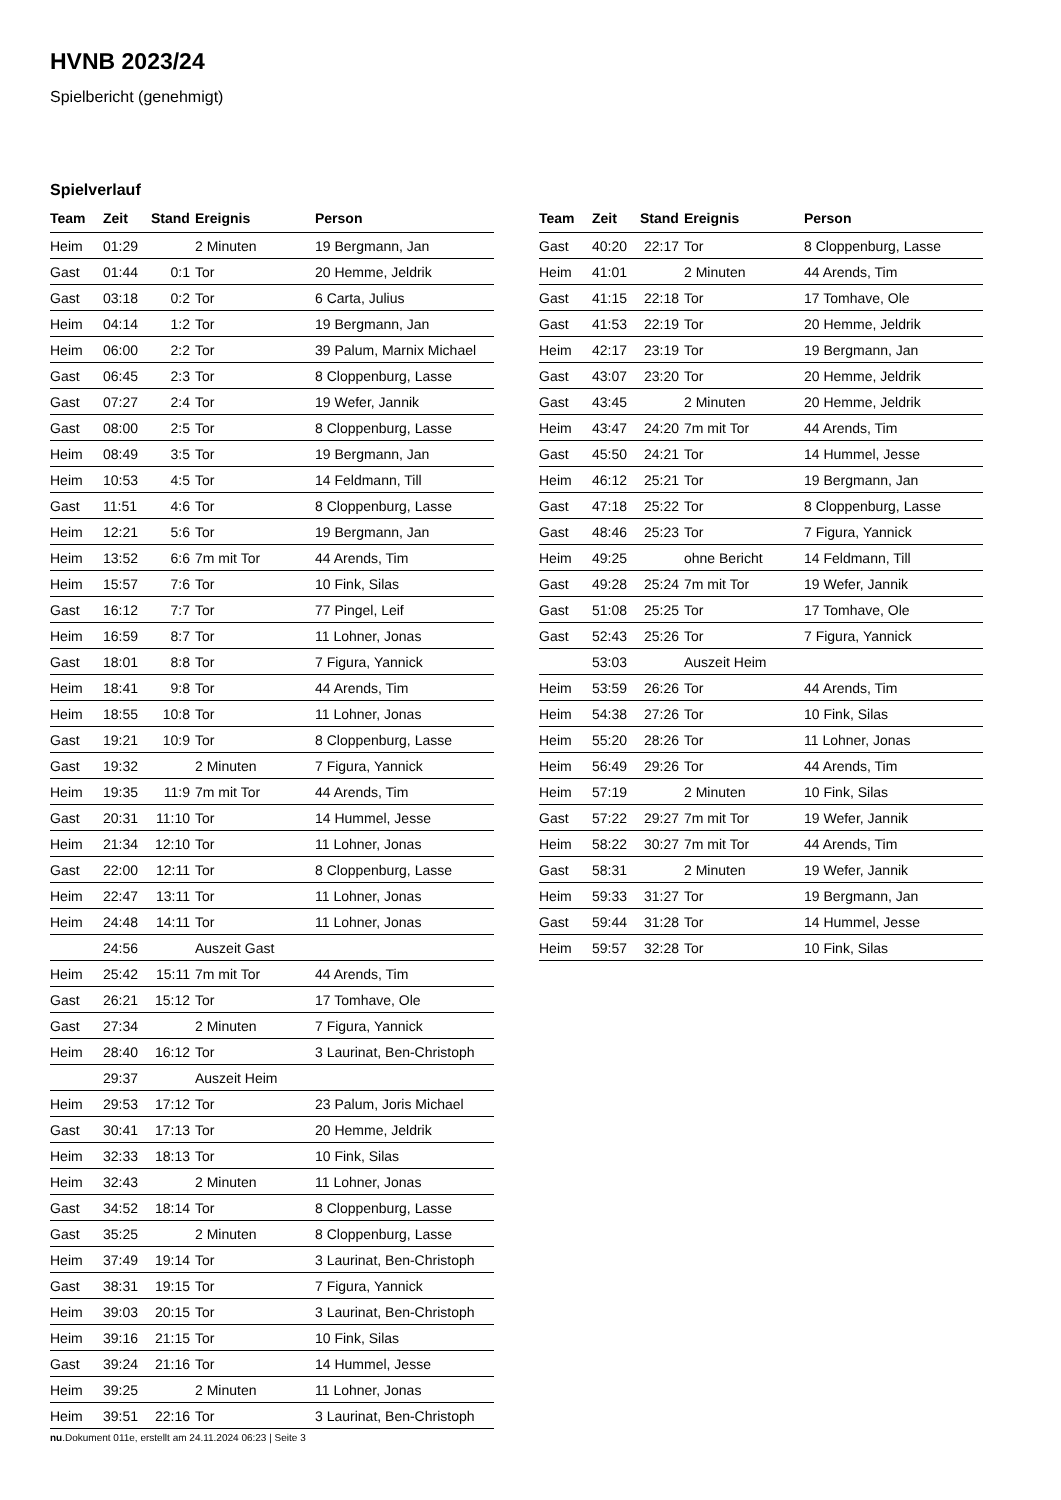HVNB 2023/24
Spielbericht (genehmigt)
Spielverlauf
| Team | Zeit | Stand | Ereignis | Person |
| --- | --- | --- | --- | --- |
| Heim | 01:29 | | 2 Minuten | 19 Bergmann, Jan |
| Gast | 01:44 | 0:1 | Tor | 20 Hemme, Jeldrik |
| Gast | 03:18 | 0:2 | Tor | 6 Carta, Julius |
| Heim | 04:14 | 1:2 | Tor | 19 Bergmann, Jan |
| Heim | 06:00 | 2:2 | Tor | 39 Palum, Marnix Michael |
| Gast | 06:45 | 2:3 | Tor | 8 Cloppenburg, Lasse |
| Gast | 07:27 | 2:4 | Tor | 19 Wefer, Jannik |
| Gast | 08:00 | 2:5 | Tor | 8 Cloppenburg, Lasse |
| Heim | 08:49 | 3:5 | Tor | 19 Bergmann, Jan |
| Heim | 10:53 | 4:5 | Tor | 14 Feldmann, Till |
| Gast | 11:51 | 4:6 | Tor | 8 Cloppenburg, Lasse |
| Heim | 12:21 | 5:6 | Tor | 19 Bergmann, Jan |
| Heim | 13:52 | 6:6 | 7m mit Tor | 44 Arends, Tim |
| Heim | 15:57 | 7:6 | Tor | 10 Fink, Silas |
| Gast | 16:12 | 7:7 | Tor | 77 Pingel, Leif |
| Heim | 16:59 | 8:7 | Tor | 11 Lohner, Jonas |
| Gast | 18:01 | 8:8 | Tor | 7 Figura, Yannick |
| Heim | 18:41 | 9:8 | Tor | 44 Arends, Tim |
| Heim | 18:55 | 10:8 | Tor | 11 Lohner, Jonas |
| Gast | 19:21 | 10:9 | Tor | 8 Cloppenburg, Lasse |
| Gast | 19:32 | | 2 Minuten | 7 Figura, Yannick |
| Heim | 19:35 | 11:9 | 7m mit Tor | 44 Arends, Tim |
| Gast | 20:31 | 11:10 | Tor | 14 Hummel, Jesse |
| Heim | 21:34 | 12:10 | Tor | 11 Lohner, Jonas |
| Gast | 22:00 | 12:11 | Tor | 8 Cloppenburg, Lasse |
| Heim | 22:47 | 13:11 | Tor | 11 Lohner, Jonas |
| Heim | 24:48 | 14:11 | Tor | 11 Lohner, Jonas |
| | 24:56 | | Auszeit Gast | |
| Heim | 25:42 | 15:11 | 7m mit Tor | 44 Arends, Tim |
| Gast | 26:21 | 15:12 | Tor | 17 Tomhave, Ole |
| Gast | 27:34 | | 2 Minuten | 7 Figura, Yannick |
| Heim | 28:40 | 16:12 | Tor | 3 Laurinat, Ben-Christoph |
| | 29:37 | | Auszeit Heim | |
| Heim | 29:53 | 17:12 | Tor | 23 Palum, Joris Michael |
| Gast | 30:41 | 17:13 | Tor | 20 Hemme, Jeldrik |
| Heim | 32:33 | 18:13 | Tor | 10 Fink, Silas |
| Heim | 32:43 | | 2 Minuten | 11 Lohner, Jonas |
| Gast | 34:52 | 18:14 | Tor | 8 Cloppenburg, Lasse |
| Gast | 35:25 | | 2 Minuten | 8 Cloppenburg, Lasse |
| Heim | 37:49 | 19:14 | Tor | 3 Laurinat, Ben-Christoph |
| Gast | 38:31 | 19:15 | Tor | 7 Figura, Yannick |
| Heim | 39:03 | 20:15 | Tor | 3 Laurinat, Ben-Christoph |
| Heim | 39:16 | 21:15 | Tor | 10 Fink, Silas |
| Gast | 39:24 | 21:16 | Tor | 14 Hummel, Jesse |
| Heim | 39:25 | | 2 Minuten | 11 Lohner, Jonas |
| Heim | 39:51 | 22:16 | Tor | 3 Laurinat, Ben-Christoph |
| Team | Zeit | Stand | Ereignis | Person |
| --- | --- | --- | --- | --- |
| Gast | 40:20 | 22:17 | Tor | 8 Cloppenburg, Lasse |
| Heim | 41:01 | | 2 Minuten | 44 Arends, Tim |
| Gast | 41:15 | 22:18 | Tor | 17 Tomhave, Ole |
| Gast | 41:53 | 22:19 | Tor | 20 Hemme, Jeldrik |
| Heim | 42:17 | 23:19 | Tor | 19 Bergmann, Jan |
| Gast | 43:07 | 23:20 | Tor | 20 Hemme, Jeldrik |
| Gast | 43:45 | | 2 Minuten | 20 Hemme, Jeldrik |
| Heim | 43:47 | 24:20 | 7m mit Tor | 44 Arends, Tim |
| Gast | 45:50 | 24:21 | Tor | 14 Hummel, Jesse |
| Heim | 46:12 | 25:21 | Tor | 19 Bergmann, Jan |
| Gast | 47:18 | 25:22 | Tor | 8 Cloppenburg, Lasse |
| Gast | 48:46 | 25:23 | Tor | 7 Figura, Yannick |
| Heim | 49:25 | | ohne Bericht | 14 Feldmann, Till |
| Gast | 49:28 | 25:24 | 7m mit Tor | 19 Wefer, Jannik |
| Gast | 51:08 | 25:25 | Tor | 17 Tomhave, Ole |
| Gast | 52:43 | 25:26 | Tor | 7 Figura, Yannick |
| | 53:03 | | Auszeit Heim | |
| Heim | 53:59 | 26:26 | Tor | 44 Arends, Tim |
| Heim | 54:38 | 27:26 | Tor | 10 Fink, Silas |
| Heim | 55:20 | 28:26 | Tor | 11 Lohner, Jonas |
| Heim | 56:49 | 29:26 | Tor | 44 Arends, Tim |
| Heim | 57:19 | | 2 Minuten | 10 Fink, Silas |
| Gast | 57:22 | 29:27 | 7m mit Tor | 19 Wefer, Jannik |
| Heim | 58:22 | 30:27 | 7m mit Tor | 44 Arends, Tim |
| Gast | 58:31 | | 2 Minuten | 19 Wefer, Jannik |
| Heim | 59:33 | 31:27 | Tor | 19 Bergmann, Jan |
| Gast | 59:44 | 31:28 | Tor | 14 Hummel, Jesse |
| Heim | 59:57 | 32:28 | Tor | 10 Fink, Silas |
nu.Dokument 011e, erstellt am 24.11.2024 06:23 | Seite 3